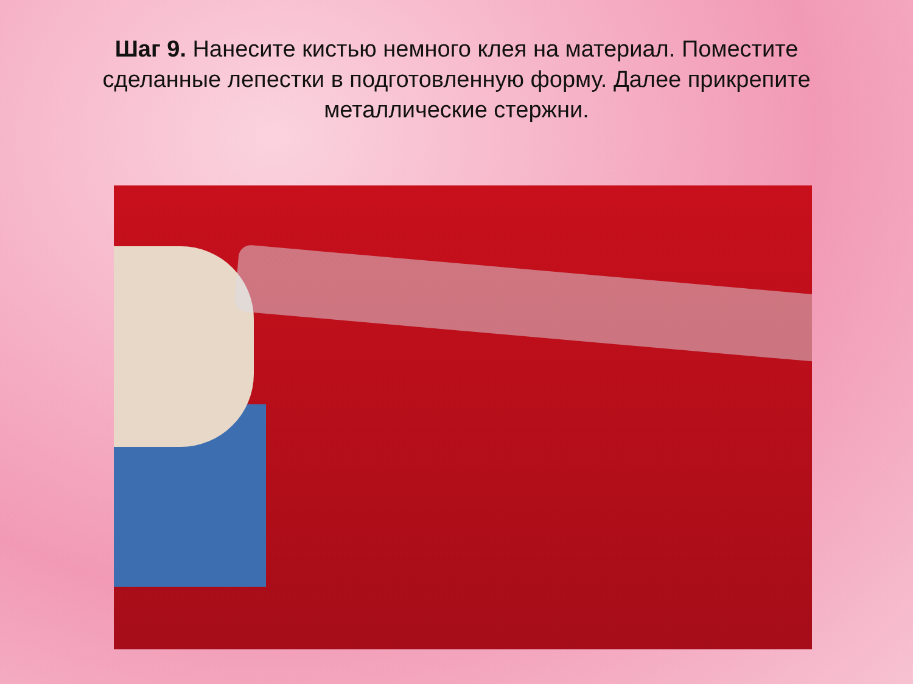Шаг 9. Нанесите кистью немного клея на материал. Поместите сделанные лепестки в подготовленную форму. Далее прикрепите металлические стержни.